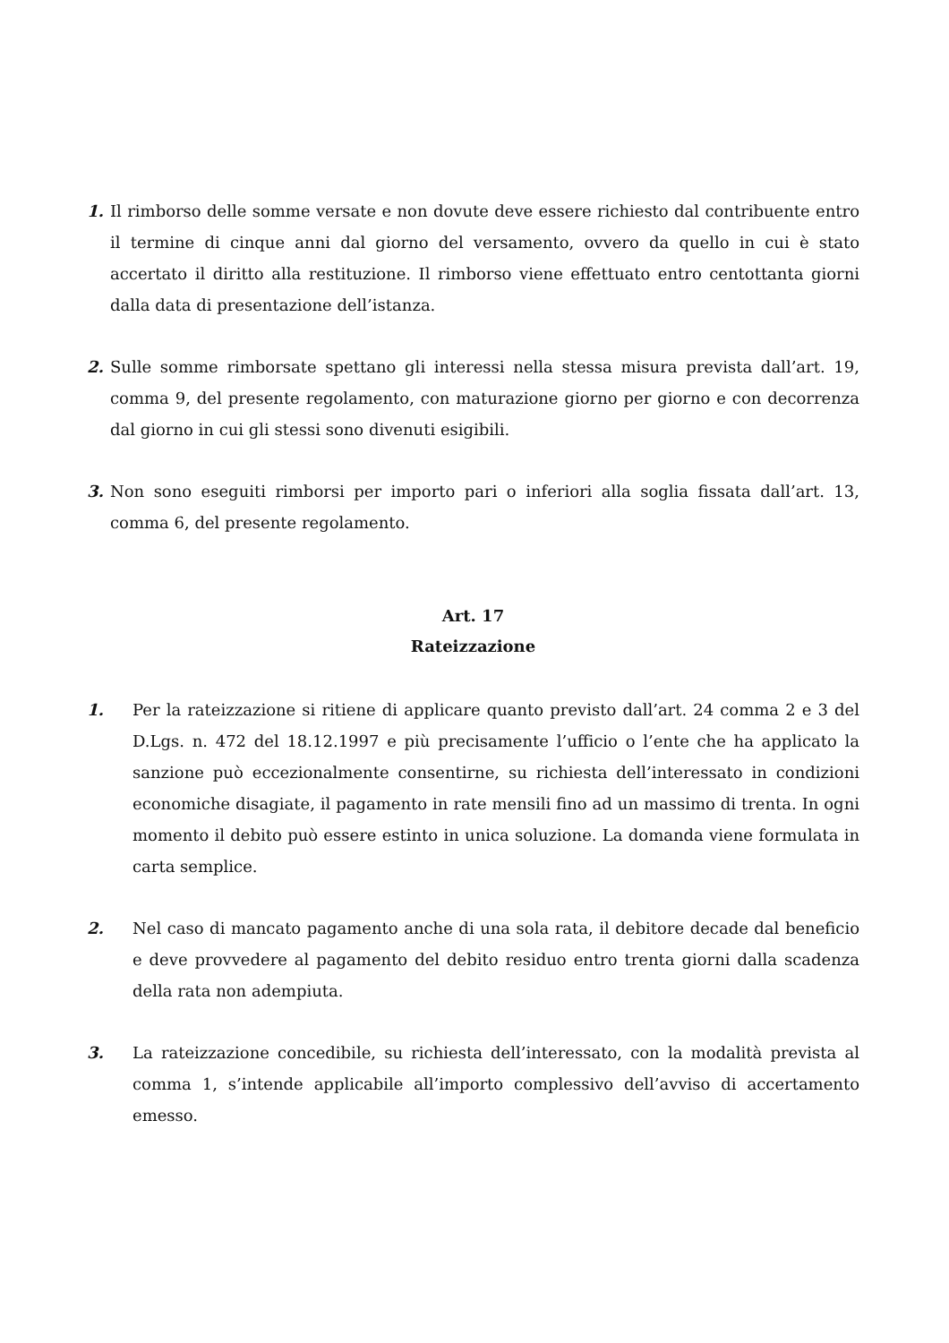1. Il rimborso delle somme versate e non dovute deve essere richiesto dal contribuente entro il termine di cinque anni dal giorno del versamento, ovvero da quello in cui è stato accertato il diritto alla restituzione. Il rimborso viene effettuato entro centottanta giorni dalla data di presentazione dell’istanza.
2. Sulle somme rimborsate spettano gli interessi nella stessa misura prevista dall’art. 19, comma 9, del presente regolamento, con maturazione giorno per giorno e con decorrenza dal giorno in cui gli stessi sono divenuti esigibili.
3. Non sono eseguiti rimborsi per importo pari o inferiori alla soglia fissata dall’art. 13, comma 6, del presente regolamento.
Art. 17
Rateizzazione
1. Per la rateizzazione si ritiene di applicare quanto previsto dall’art. 24 comma 2 e 3 del D.Lgs. n. 472 del 18.12.1997 e più precisamente l’ufficio o l’ente che ha applicato la sanzione può eccezionalmente consentirne, su richiesta dell’interessato in condizioni economiche disagiate, il pagamento in rate mensili fino ad un massimo di trenta. In ogni momento il debito può essere estinto in unica soluzione. La domanda viene formulata in carta semplice.
2. Nel caso di mancato pagamento anche di una sola rata, il debitore decade dal beneficio e deve provvedere al pagamento del debito residuo entro trenta giorni dalla scadenza della rata non adempiuta.
3. La rateizzazione concedibile, su richiesta dell’interessato, con la modalità prevista al comma 1, s’intende applicabile all’importo complessivo dell’avviso di accertamento emesso.